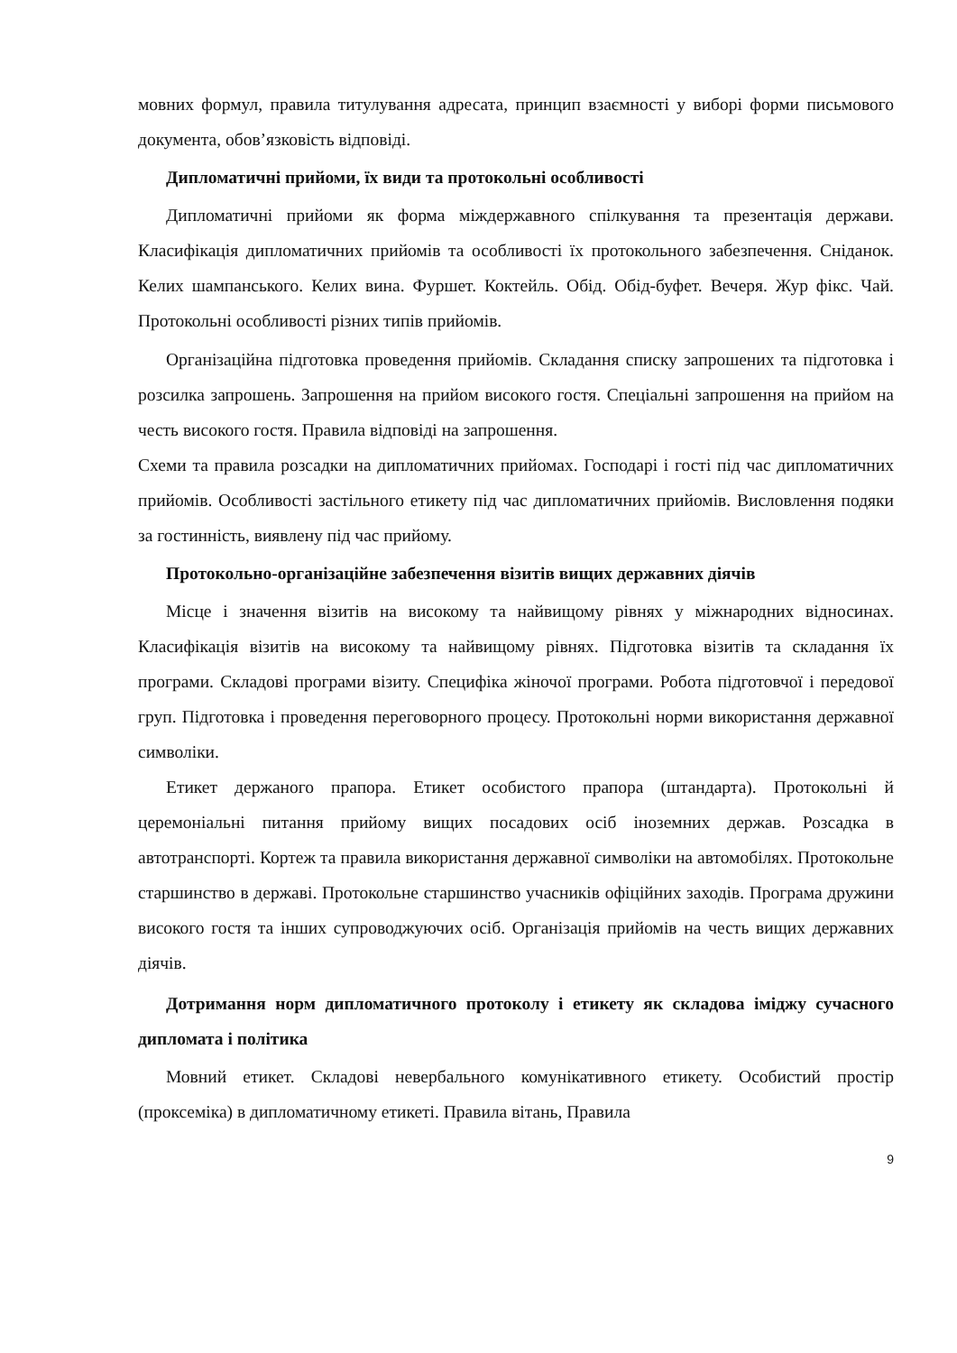мовних формул, правила титулування адресата, принцип взаємності у виборі форми письмового документа, обов’язковість відповіді.
Дипломатичні прийоми, їх види та протокольні особливості
Дипломатичні прийоми як форма міждержавного спілкування та презентація держави. Класифікація дипломатичних прийомів та особливості їх протокольного забезпечення. Сніданок. Келих шампанського. Келих вина. Фуршет. Коктейль. Обід. Обід-буфет. Вечеря. Жур фікс. Чай. Протокольні особливості різних типів прийомів.
Організаційна підготовка проведення прийомів. Складання списку запрошених та підготовка і розсилка запрошень. Запрошення на прийом високого гостя. Спеціальні запрошення на прийом на честь високого гостя. Правила відповіді на запрошення.
Схеми та правила розсадки на дипломатичних прийомах. Господарі і гості під час дипломатичних прийомів. Особливості застільного етикету під час дипломатичних прийомів. Висловлення подяки за гостинність, виявлену під час прийому.
Протокольно-організаційне забезпечення візитів вищих державних діячів
Місце і значення візитів на високому та найвищому рівнях у міжнародних відносинах. Класифікація візитів на високому та найвищому рівнях. Підготовка візитів та складання їх програми. Складові програми візиту. Специфіка жіночої програми. Робота підготовчої і передової груп. Підготовка і проведення переговорного процесу. Протокольні норми використання державної символіки.
Етикет держаного прапора. Етикет особистого прапора (штандарта). Протокольні й церемоніальні питання прийому вищих посадових осіб іноземних держав. Розсадка в автотранспорті. Кортеж та правила використання державної символіки на автомобілях. Протокольне старшинство в державі. Протокольне старшинство учасників офіційних заходів. Програма дружини високого гостя та інших супроводжуючих осіб. Організація прийомів на честь вищих державних діячів.
Дотримання норм дипломатичного протоколу і етикету як складова іміджу сучасного дипломата і політика
Мовний етикет. Складові невербального комунікативного етикету. Особистий простір (проксеміка) в дипломатичному етикеті. Правила вітань, Правила
9